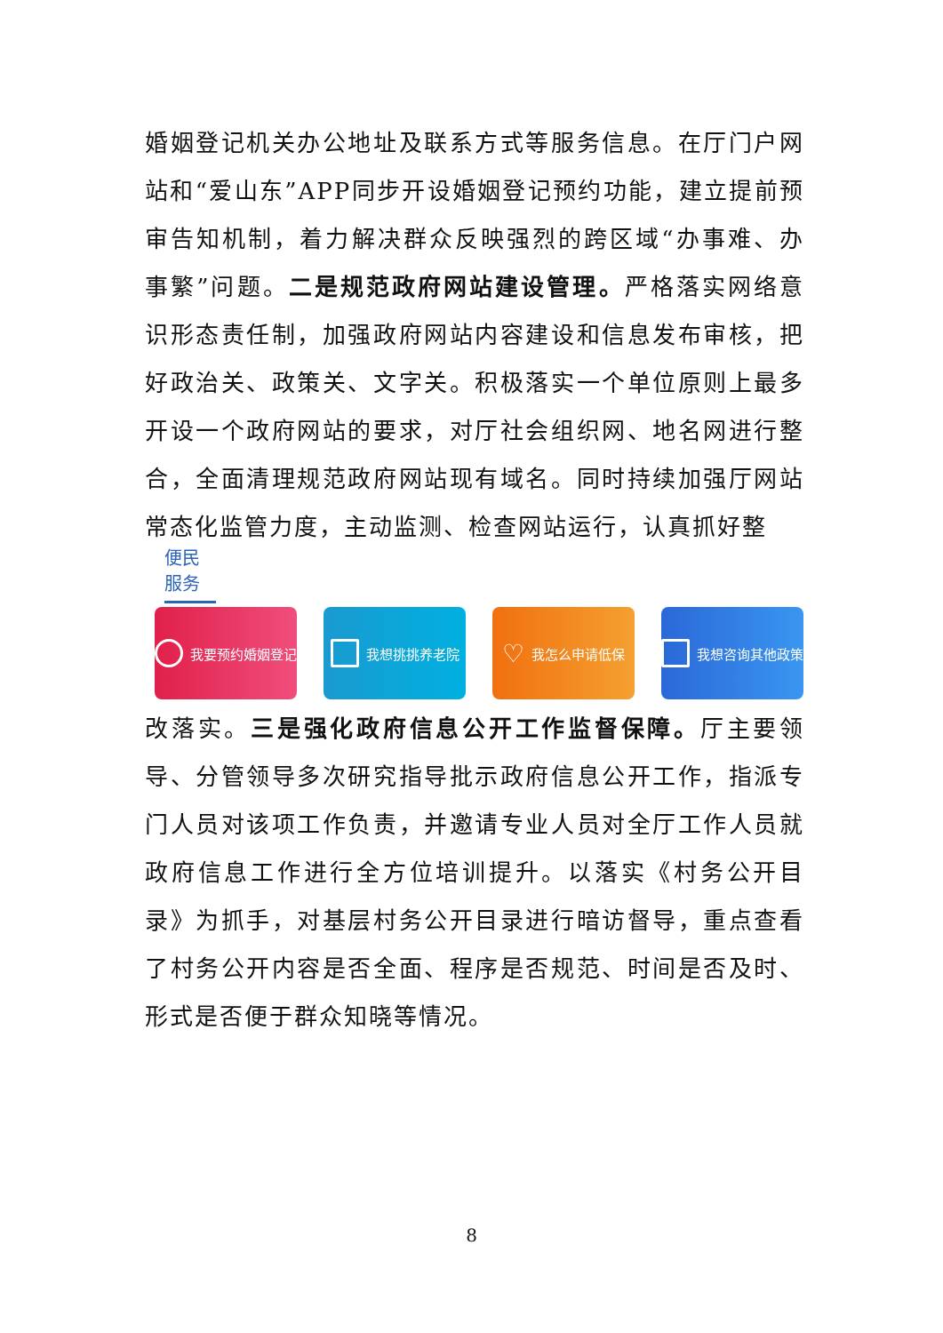婚姻登记机关办公地址及联系方式等服务信息。在厅门户网站和“爱山东”APP同步开设婚姻登记预约功能，建立提前预审告知机制，着力解决群众反映强烈的跨区域“办事难、办事繁”问题。二是规范政府网站建设管理。严格落实网络意识形态责任制，加强政府网站内容建设和信息发布审核，把好政治关、政策关、文字关。积极落实一个单位原则上最多开设一个政府网站的要求，对厅社会组织网、地名网进行整合，全面清理规范政府网站现有域名。同时持续加强厅网站常态化监管力度，主动监测、检查网站运行，认真抓好整
便民服务
我要预约婚姻登记 我想挑挑养老院
♡ 我怎么申请低保 我想咨询其他政策
改落实。三是强化政府信息公开工作监督保障。厅主要领导、分管领导多次研究指导批示政府信息公开工作，指派专门人员对该项工作负责，并邀请专业人员对全厅工作人员就政府信息工作进行全方位培训提升。以落实《村务公开目录》为抓手，对基层村务公开目录进行暗访督导，重点查看了村务公开内容是否全面、程序是否规范、时间是否及时、形式是否便于群众知晓等情况。
8